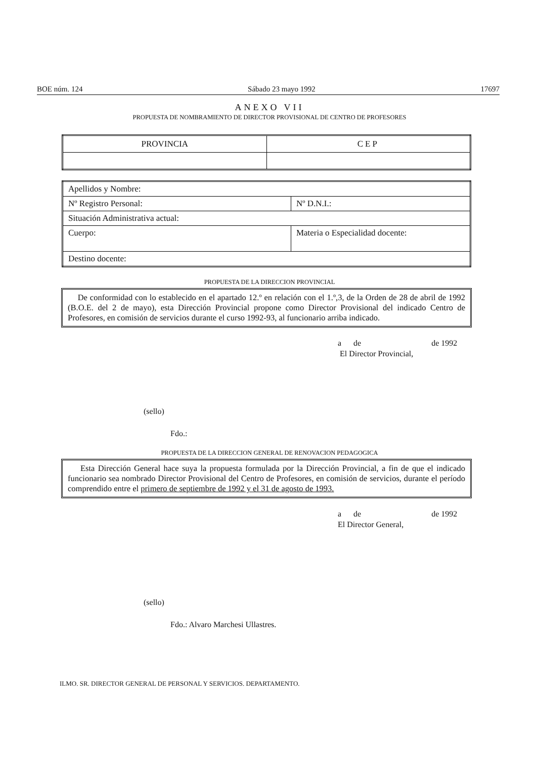BOE núm. 124 Sábado 23 mayo 1992 17697
ANEXO VII
PROPUESTA DE NOMBRAMIENTO DE DIRECTOR PROVISIONAL DE CENTRO DE PROFESORES
| PROVINCIA | CEP |
| Apellidos y Nombre: | |
| Nº Registro Personal: | Nº D.N.I.: |
| Situación Administrativa actual: | |
| Cuerpo: | Materia o Especialidad docente: |
| Destino docente: | |
PROPUESTA DE LA DIRECCION PROVINCIAL
De conformidad con lo establecido en el apartado 12.º en relación con el 1.º,3, de la Orden de 28 de abril de 1992 (B.O.E. del 2 de mayo), esta Dirección Provincial propone como Director Provisional del indicado Centro de Profesores, en comisión de servicios durante el curso 1992-93, al funcionario arriba indicado.
a de de 1992
El Director Provincial,
(sello)
Fdo.:
PROPUESTA DE LA DIRECCION GENERAL DE RENOVACION PEDAGOGICA
Esta Dirección General hace suya la propuesta formulada por la Dirección Provincial, a fin de que el indicado funcionario sea nombrado Director Provisional del Centro de Profesores, en comisión de servicios, durante el período comprendido entre el primero de septiembre de 1992 y el 31 de agosto de 1993.
a de de 1992
El Director General,
(sello)
Fdo.: Alvaro Marchesi Ullastres.
ILMO. SR. DIRECTOR GENERAL DE PERSONAL Y SERVICIOS. DEPARTAMENTO.